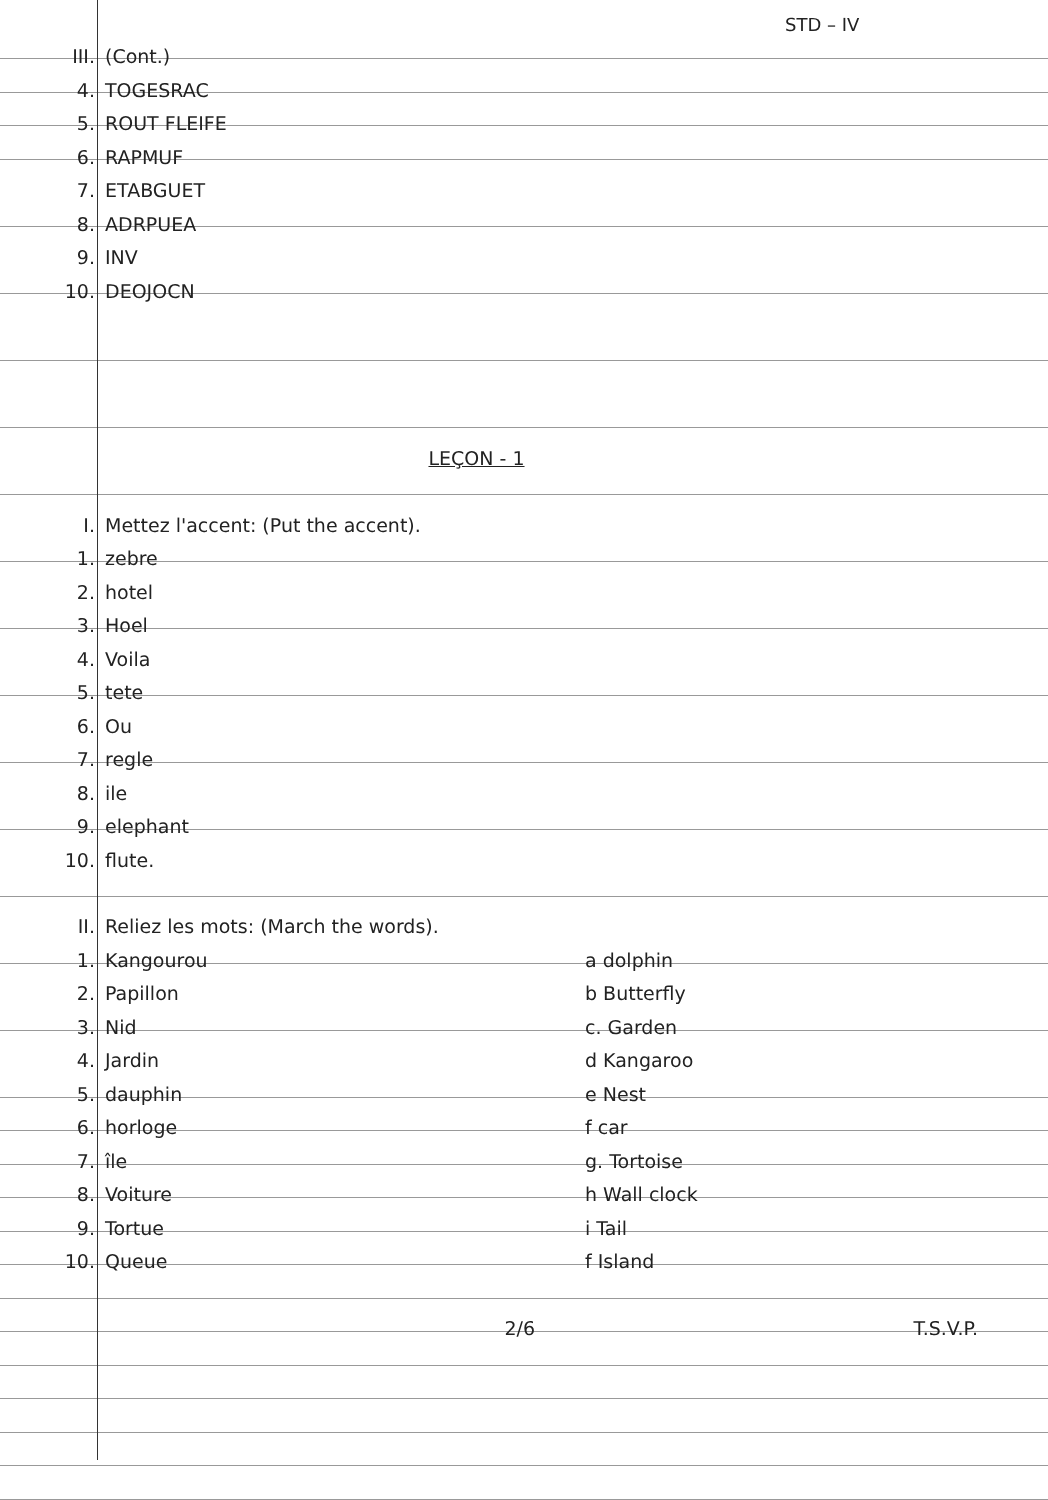STD – IV
III. (Cont.)
4. TOGESRAC
5. ROUT FLEIFE
6. RAPMUF
7. ETABGUET
8. ADRPUEA
9. INV
10. DEOJOCN
LEÇON - 1
I. Mettez l'accent: (Put the accent).
1. zebre
2. hotel
3. Hoel
4. Voila
5. tete
6. Ou
7. regle
8. ile
9. elephant
10. flute.
II. Reliez les mots: (March the words).
1. Kangourou a dolphin
2. Papillon b Butterfly
3. Nid c. Garden
4. Jardin d Kangaroo
5. dauphin e Nest
6. horloge f car
7. île g. Tortoise
8. Voiture h Wall clock
9. Tortue i Tail
10. Queue f Island
2/6 T.S.V.P.